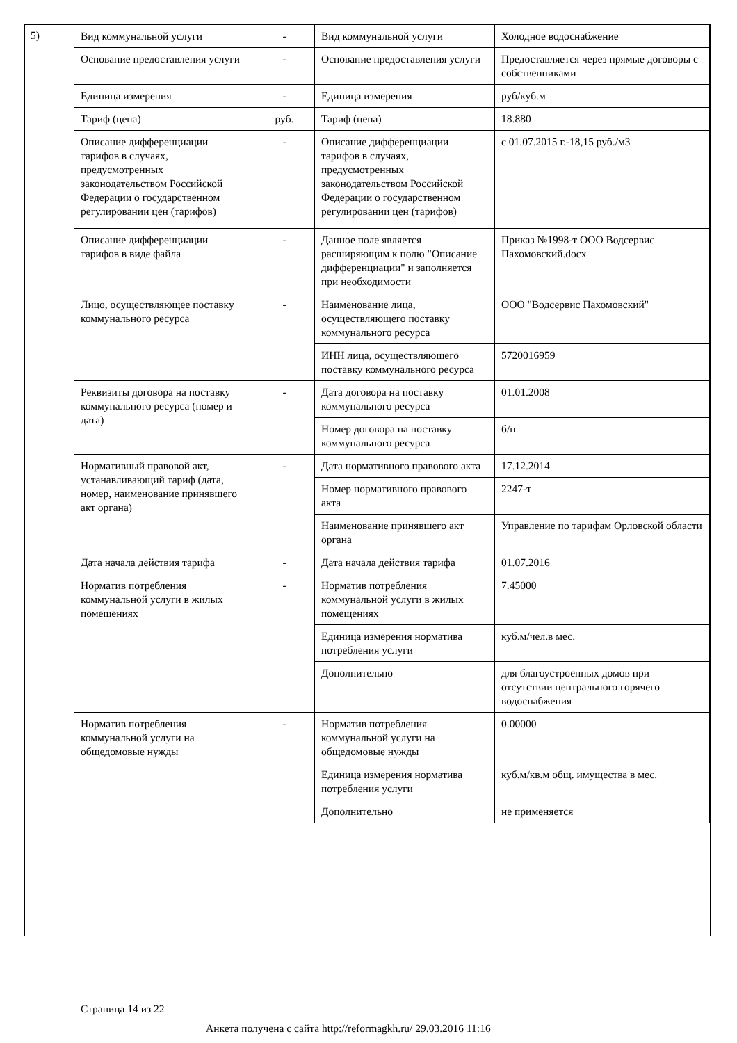5)
| Вид коммунальной услуги | - | Вид коммунальной услуги | Холодное водоснабжение |
| Основание предоставления услуги | - | Основание предоставления услуги | Предоставляется через прямые договоры с собственниками |
| Единица измерения | - | Единица измерения | руб/куб.м |
| Тариф (цена) | руб. | Тариф (цена) | 18.880 |
| Описание дифференциации тарифов в случаях, предусмотренных законодательством Российской Федерации о государственном регулировании цен (тарифов) | - | Описание дифференциации тарифов в случаях, предусмотренных законодательством Российской Федерации о государственном регулировании цен (тарифов) | с 01.07.2015 г.-18,15 руб./м3 |
| Описание дифференциации тарифов в виде файла | - | Данное поле является расширяющим к полю "Описание дифференциации" и заполняется при необходимости | Приказ №1998-т ООО Водсервис Пахомовский.docx |
| Лицо, осуществляющее поставку коммунального ресурса | - | Наименование лица, осуществляющего поставку коммунального ресурса | ООО "Водсервис Пахомовский" |
| | | ИНН лица, осуществляющего поставку коммунального ресурса | 5720016959 |
| Реквизиты договора на поставку коммунального ресурса (номер и дата) | - | Дата договора на поставку коммунального ресурса | 01.01.2008 |
| | | Номер договора на поставку коммунального ресурса | б/н |
| Нормативный правовой акт, устанавливающий тариф (дата, номер, наименование принявшего акт органа) | - | Дата нормативного правового акта | 17.12.2014 |
| | | Номер нормативного правового акта | 2247-т |
| | | Наименование принявшего акт органа | Управление по тарифам Орловской области |
| Дата начала действия тарифа | - | Дата начала действия тарифа | 01.07.2016 |
| Норматив потребления коммунальной услуги в жилых помещениях | - | Норматив потребления коммунальной услуги в жилых помещениях | 7.45000 |
| | | Единица измерения норматива потребления услуги | куб.м/чел.в мес. |
| | | Дополнительно | для благоустроенных домов при отсутствии центрального горячего водоснабжения |
| Норматив потребления коммунальной услуги на общедомовые нужды | - | Норматив потребления коммунальной услуги на общедомовые нужды | 0.00000 |
| | | Единица измерения норматива потребления услуги | куб.м/кв.м общ. имущества в мес. |
| | | Дополнительно | не применяется |
Страница 14 из 22
Анкета получена с сайта http://reformagkh.ru/ 29.03.2016 11:16